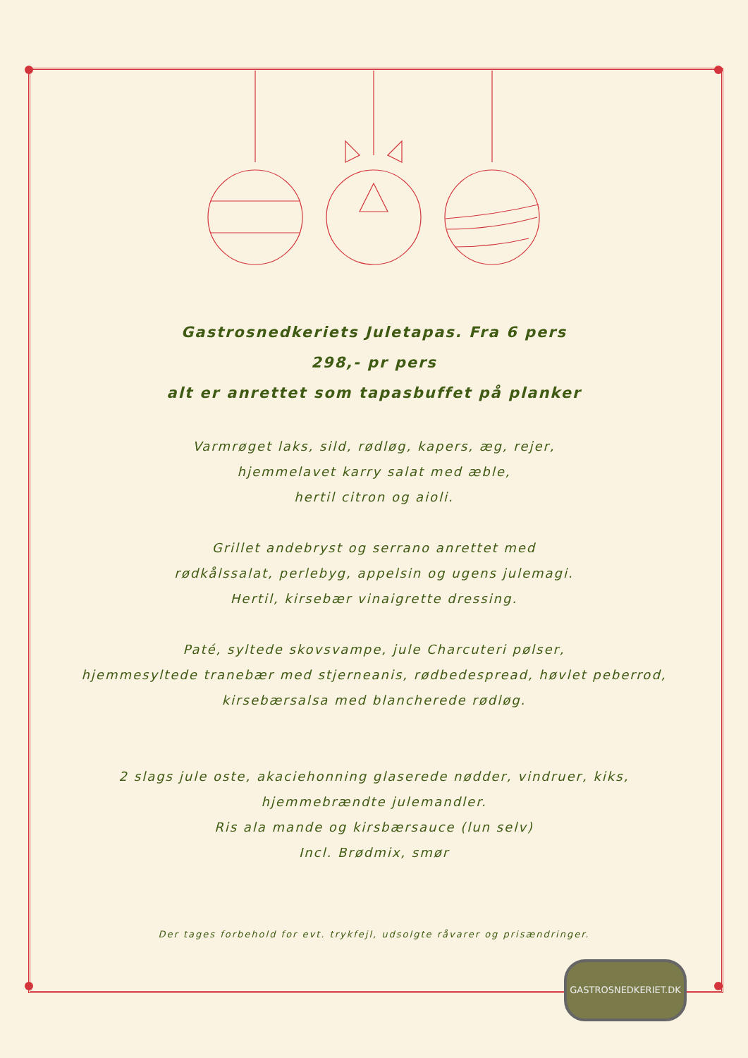Gastrosnedkeriets Juletapas. Fra 6 pers
298,- pr pers
alt er anrettet som tapasbuffet på planker
Varmrøget laks, sild, rødløg, kapers, æg, rejer,
hjemmelavet karry salat med æble,
hertil citron og aioli.
Grillet andebryst og serrano anrettet med
rødkålssalat, perlebyg, appelsin og ugens julemagi.
Hertil, kirsebær vinaigrette dressing.
Paté, syltede skovsvampe, jule Charcuteri pølser,
hjemmesyltede tranebær med stjerneanis, rødbedespread, høvlet peberrod,
kirsebærsalsa med blancherede rødløg.
2 slags jule oste, akaciehonning glaserede nødder, vindruer, kiks,
hjemmebrændte julemandler.
Ris ala mande og kirsbærsauce (lun selv)
Incl. Brødmix, smør
Der tages forbehold for evt. trykfejl, udsolgte råvarer og prisændringer.
GASTROSNEDKERIET.DK